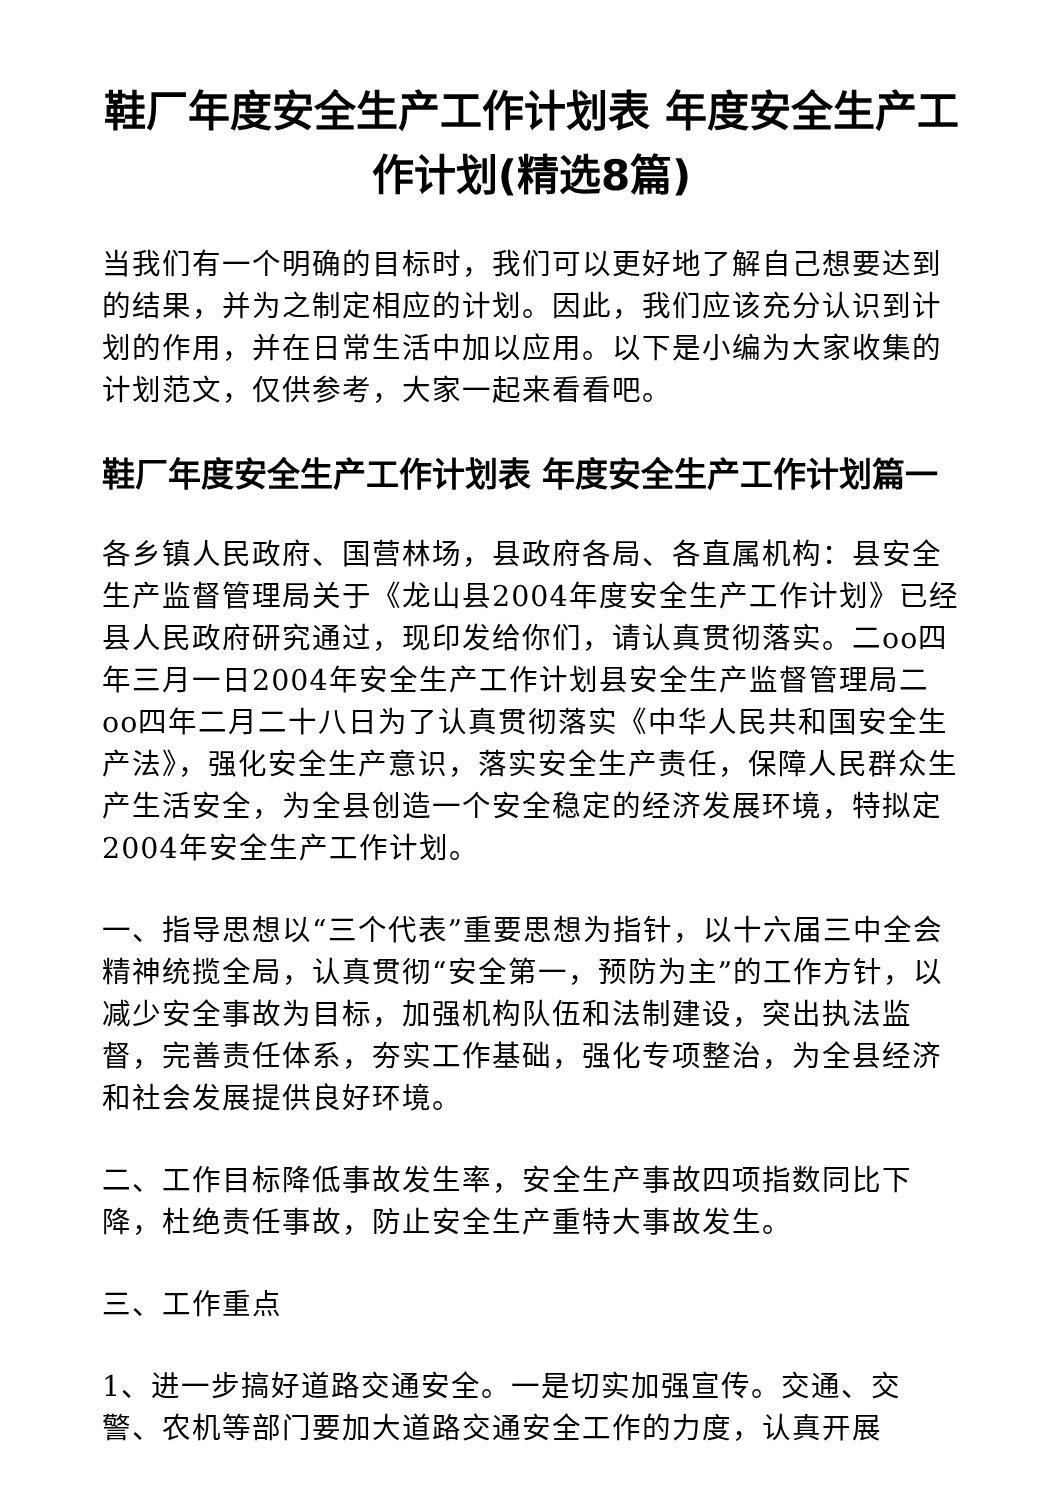鞋厂年度安全生产工作计划表 年度安全生产工作计划(精选8篇)
当我们有一个明确的目标时，我们可以更好地了解自己想要达到的结果，并为之制定相应的计划。因此，我们应该充分认识到计划的作用，并在日常生活中加以应用。以下是小编为大家收集的计划范文，仅供参考，大家一起来看看吧。
鞋厂年度安全生产工作计划表 年度安全生产工作计划篇一
各乡镇人民政府、国营林场，县政府各局、各直属机构：县安全生产监督管理局关于《龙山县2004年度安全生产工作计划》已经县人民政府研究通过，现印发给你们，请认真贯彻落实。二oo四年三月一日2004年安全生产工作计划县安全生产监督管理局二oo四年二月二十八日为了认真贯彻落实《中华人民共和国安全生产法》，强化安全生产意识，落实安全生产责任，保障人民群众生产生活安全，为全县创造一个安全稳定的经济发展环境，特拟定2004年安全生产工作计划。
一、指导思想以“三个代表”重要思想为指针，以十六届三中全会精神统揽全局，认真贯彻“安全第一，预防为主”的工作方针，以减少安全事故为目标，加强机构队伍和法制建设，突出执法监督，完善责任体系，夯实工作基础，强化专项整治，为全县经济和社会发展提供良好环境。
二、工作目标降低事故发生率，安全生产事故四项指数同比下降，杜绝责任事故，防止安全生产重特大事故发生。
三、工作重点
1、进一步搞好道路交通安全。一是切实加强宣传。交通、交警、农机等部门要加大道路交通安全工作的力度，认真开展